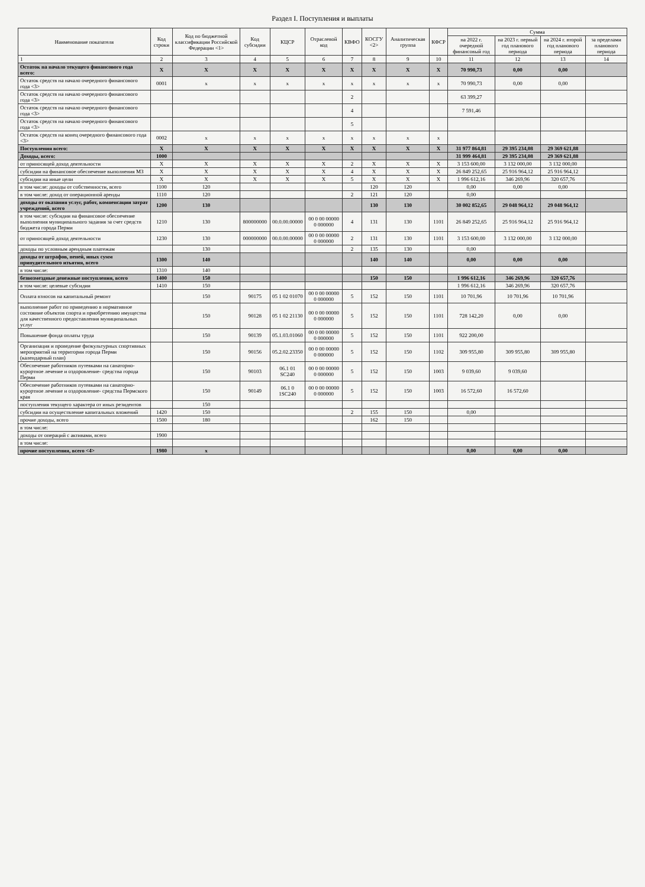Раздел I. Поступления и выплаты
| Наименование показателя | Код строки | Код по бюджетной классификации Российской Федерации <1> | Код субсидии | КЦСР | Отраслевой код | КВФО | КОСГУ <2> | Аналитическая группа | КФСР | Сумма | | | |
| --- | --- | --- | --- | --- | --- | --- | --- | --- | --- | --- | --- | --- | --- |
| | | | | | | | | | | на 2022 г. очередной финансовый год | на 2023 г. первый год планового периода | на 2024 г. второй год планового периода | за пределами планового периода |
| 1 | 2 | 3 | 4 | 5 | 6 | 7 | 8 | 9 | 10 | 11 | 12 | 13 | 14 |
| Остаток на начало текущего финансового года всего: | X | X | X | X | X | X | X | X | X | 70 990,73 | 0,00 | 0,00 | |
| Остаток средств на начало очередного финансового года <3> | 0001 | x | x | x | x | x | x | x | x | 70 990,73 | 0,00 | 0,00 | |
| Остаток средств на начало очередного финансового года <3> | | | | | | 2 | | | | 63 399,27 | | | |
| Остаток средств на начало очередного финансового года <3> | | | | | | 4 | | | | 7 591,46 | | | |
| Остаток средств на начало очередного финансового года <3> | | | | | | 5 | | | | | | | |
| Остаток средств на конец очередного финансового года <3> | 0002 | x | x | x | x | x | x | x | x | | | | |
| Поступления всего: | X | X | X | X | X | X | X | X | X | 31 977 864,81 | 29 395 234,08 | 29 369 621,88 | |
| Доходы, всего: | 1000 | | | | | | | | | 31 999 464,81 | 29 395 234,08 | 29 369 621,88 | |
| от приносящей доход деятельности | X | X | X | X | X | 2 | X | X | X | 3 153 600,00 | 3 132 000,00 | 3 132 000,00 | |
| субсидии на финансовое обеспечение выполнения МЗ | X | X | X | X | X | 4 | X | X | X | 26 849 252,65 | 25 916 964,12 | 25 916 964,12 | |
| субсидии на иные цели | X | X | X | X | X | 5 | X | X | X | 1 996 612,16 | 346 269,96 | 320 657,76 | |
| в том числе: доходы от собственности, всего | 1100 | 120 | | | | | 120 | 120 | | 0,00 | 0,00 | 0,00 | |
| в том числе: доход от операционной аренды | 1110 | 120 | | | | 2 | 121 | 120 | | 0,00 | | | |
| доходы от оказания услуг, работ, компенсации затрат учреждений, всего | 1200 | 130 | | | | | 130 | 130 | | 30 002 852,65 | 29 048 964,12 | 29 048 964,12 | |
| в том числе: субсидии на финансовое обеспечение выполнения муниципального задания за счет средств бюджета города Перми | 1210 | 130 | 800000000 | 00.0.00.00000 | 00 0 00 00000 0 000000 | 4 | 131 | 130 | 1101 | 26 849 252,65 | 25 916 964,12 | 25 916 964,12 | |
| от приносящей доход деятельности | 1230 | 130 | 000000000 | 00.0.00.00000 | 00 0 00 00000 0 000000 | 2 | 131 | 130 | 1101 | 3 153 600,00 | 3 132 000,00 | 3 132 000,00 | |
| доходы по условным арендным платежам | | 130 | | | | 2 | 135 | 130 | | 0,00 | | | |
| доходы от штрафов, пеней, иных сумм принудительного изъятия, всего | 1300 | 140 | | | | | 140 | 140 | | 0,00 | 0,00 | 0,00 | |
| в том числе: | 1310 | 140 | | | | | | | | | | | |
| безвозмездные денежные поступления, всего | 1400 | 150 | | | | | 150 | 150 | | 1 996 612,16 | 346 269,96 | 320 657,76 | |
| в том числе: целевые субсидии | 1410 | 150 | | | | | | | | 1 996 612,16 | 346 269,96 | 320 657,76 | |
| Оплата взносов на капитальный ремонт | | 150 | 90175 | 05 1 02 01070 | 00 0 00 00000 0 000000 | 5 | 152 | 150 | 1101 | 10 701,96 | 10 701,96 | 10 701,96 | |
| выполнение работ по приведению в нормативное состояние объектов спорта и приобретению имущества для качественного предоставления муниципальных услуг | | 150 | 90128 | 05 1 02 21130 | 00 0 00 00000 0 000000 | 5 | 152 | 150 | 1101 | 728 142,20 | 0,00 | 0,00 | |
| Повышение фонда оплаты труда | | 150 | 90139 | 05.1.03.01060 | 00 0 00 00000 0 000000 | 5 | 152 | 150 | 1101 | 922 200,00 | | | |
| Организация и проведение физкультурных спортивных мероприятий на территории города Перми (календарный план) | | 150 | 90156 | 05.2.02.23350 | 00 0 00 00000 0 000000 | 5 | 152 | 150 | 1102 | 309 955,80 | 309 955,80 | 309 955,80 | |
| Обеспечение работников путевками на санаторно-курортное лечение и оздоровление- средства города Перми | | 150 | 90103 | 06.1 01 SC240 | 00 0 00 00000 0 000000 | 5 | 152 | 150 | 1003 | 9 039,60 | 9 039,60 | | |
| Обеспечение работников путевками на санаторно-курортное лечение и оздоровление- средства Пермского края | | 150 | 90149 | 06.1 0 1SC240 | 00 0 00 00000 0 000000 | 5 | 152 | 150 | 1003 | 16 572,60 | 16 572,60 | | |
| поступления текущего характера от иных резидентов | | 150 | | | | | | | | | | | |
| субсидии на осуществление капитальных вложений | 1420 | 150 | | | | 2 | 155 | 150 | | 0,00 | | | |
| прочие доходы, всего | 1500 | 180 | | | | | 162 | 150 | | | | | |
| в том числе: | | | | | | | | | | | | | |
| доходы от операций с активами, всего | 1900 | | | | | | | | | | | | |
| в том числе: | | | | | | | | | | | | | |
| прочие поступления, всего <4> | 1980 | x | | | | | | | | 0,00 | 0,00 | 0,00 | |